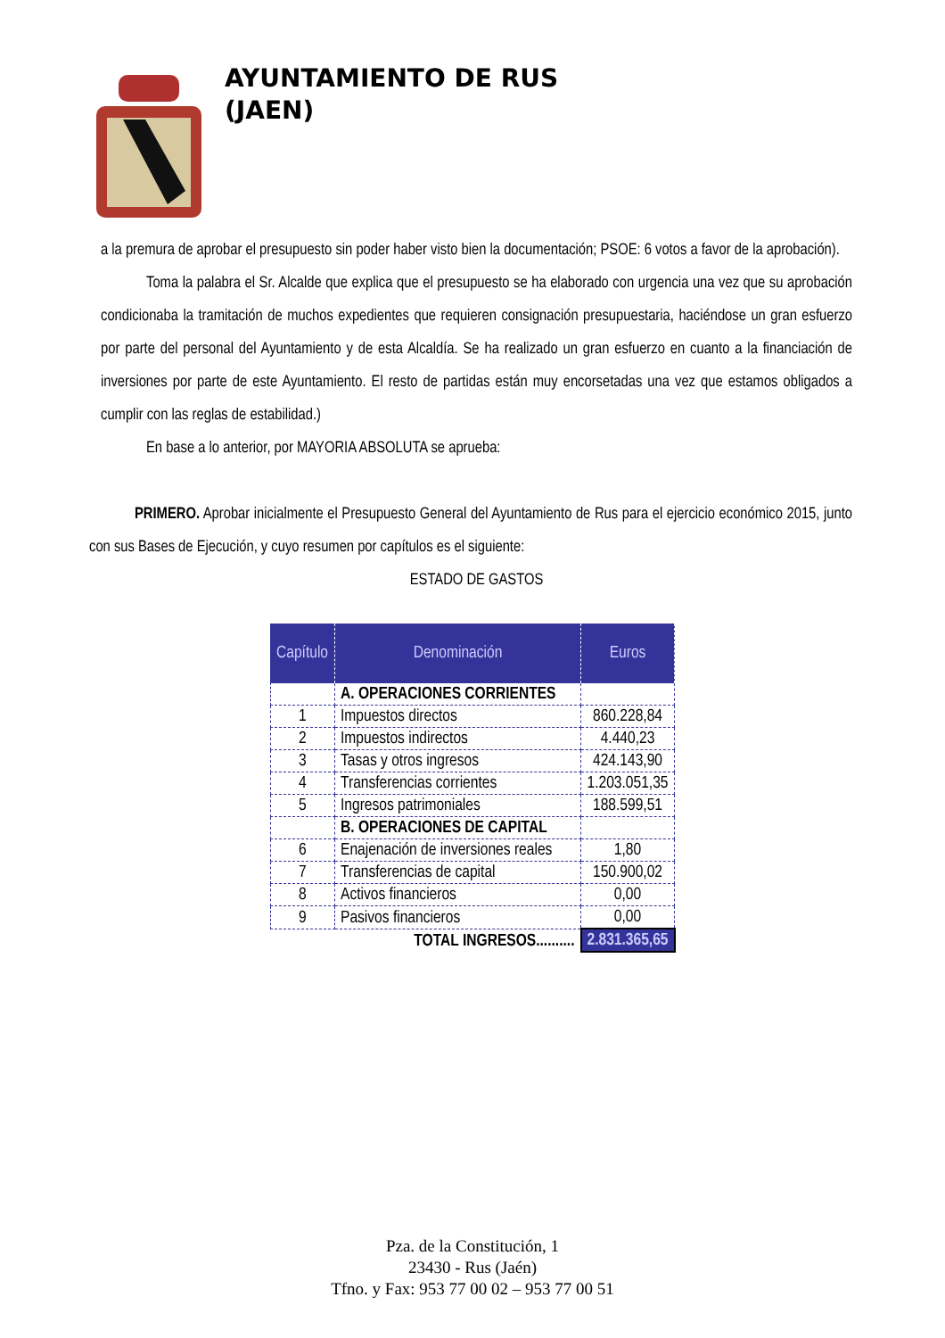AYUNTAMIENTO DE RUS
(JAEN)
a la premura de aprobar el presupuesto sin poder haber visto bien la documentación; PSOE: 6 votos a favor de la aprobación).
Toma la palabra el Sr. Alcalde que explica que el presupuesto se ha elaborado con urgencia una vez que su aprobación condicionaba la tramitación de muchos expedientes que requieren consignación presupuestaria, haciéndose un gran esfuerzo por parte del personal del Ayuntamiento y de esta Alcaldía. Se ha realizado un gran esfuerzo en cuanto a la financiación de inversiones por parte de este Ayuntamiento. El resto de partidas están muy encorsetadas una vez que estamos obligados a cumplir con las reglas de estabilidad.)
En base a lo anterior, por MAYORIA ABSOLUTA se aprueba:
PRIMERO. Aprobar inicialmente el Presupuesto General del Ayuntamiento de Rus para el ejercicio económico 2015, junto con sus Bases de Ejecución, y cuyo resumen por capítulos es el siguiente:
ESTADO DE GASTOS
| Capítulo | Denominación | Euros |
| --- | --- | --- |
| | A. OPERACIONES CORRIENTES | |
| 1 | Impuestos directos | 860.228,84 |
| 2 | Impuestos indirectos | 4.440,23 |
| 3 | Tasas y otros ingresos | 424.143,90 |
| 4 | Transferencias corrientes | 1.203.051,35 |
| 5 | Ingresos patrimoniales | 188.599,51 |
| | B. OPERACIONES DE CAPITAL | |
| 6 | Enajenación de inversiones reales | 1,80 |
| 7 | Transferencias de capital | 150.900,02 |
| 8 | Activos financieros | 0,00 |
| 9 | Pasivos financieros | 0,00 |
| TOTAL INGRESOS.......... | | 2.831.365,65 |
Pza. de la Constitución, 1
23430 - Rus (Jaén)
Tfno. y Fax: 953 77 00 02 – 953 77 00 51